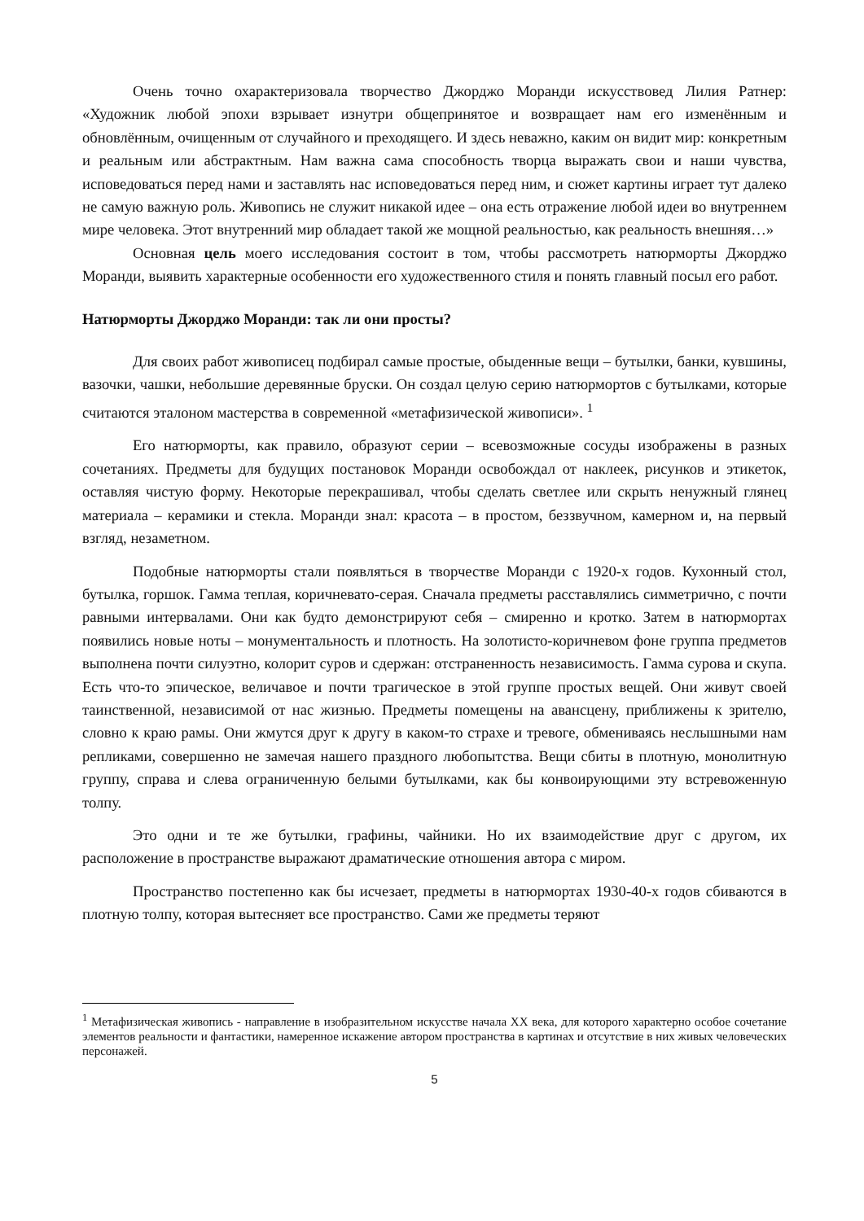Очень точно охарактеризовала творчество Джорджо Моранди искусствовед Лилия Ратнер: «Художник любой эпохи взрывает изнутри общепринятое и возвращает нам его изменённым и обновлённым, очищенным от случайного и преходящего. И здесь неважно, каким он видит мир: конкретным и реальным или абстрактным. Нам важна сама способность творца выражать свои и наши чувства, исповедоваться перед нами и заставлять нас исповедоваться перед ним, и сюжет картины играет тут далеко не самую важную роль. Живопись не служит никакой идее – она есть отражение любой идеи во внутреннем мире человека. Этот внутренний мир обладает такой же мощной реальностью, как реальность внешняя…»
Основная цель моего исследования состоит в том, чтобы рассмотреть натюрморты Джорджо Моранди, выявить характерные особенности его художественного стиля и понять главный посыл его работ.
Натюрморты Джорджо Моранди: так ли они просты?
Для своих работ живописец подбирал самые простые, обыденные вещи – бутылки, банки, кувшины, вазочки, чашки, небольшие деревянные бруски. Он создал целую серию натюрмортов с бутылками, которые считаются эталоном мастерства в современной «метафизической живописи». <sup>1</sup>
Его натюрморты, как правило, образуют серии – всевозможные сосуды изображены в разных сочетаниях. Предметы для будущих постановок Моранди освобождал от наклеек, рисунков и этикеток, оставляя чистую форму. Некоторые перекрашивал, чтобы сделать светлее или скрыть ненужный глянец материала – керамики и стекла. Моранди знал: красота – в простом, беззвучном, камерном и, на первый взгляд, незаметном.
Подобные натюрморты стали появляться в творчестве Моранди с 1920-х годов. Кухонный стол, бутылка, горшок. Гамма теплая, коричневато-серая. Сначала предметы расставлялись симметрично, с почти равными интервалами. Они как будто демонстрируют себя – смиренно и кротко. Затем в натюрмортах появились новые ноты – монументальность и плотность. На золотисто-коричневом фоне группа предметов выполнена почти силуэтно, колорит суров и сдержан: отстраненность независимость. Гамма сурова и скупа. Есть что-то эпическое, величавое и почти трагическое в этой группе простых вещей. Они живут своей таинственной, независимой от нас жизнью. Предметы помещены на авансцену, приближены к зрителю, словно к краю рамы. Они жмутся друг к другу в каком-то страхе и тревоге, обмениваясь неслышными нам репликами, совершенно не замечая нашего праздного любопытства. Вещи сбиты в плотную, монолитную группу, справа и слева ограниченную белыми бутылками, как бы конвоирующими эту встревоженную толпу.
Это одни и те же бутылки, графины, чайники. Но их взаимодействие друг с другом, их расположение в пространстве выражают драматические отношения автора с миром.
Пространство постепенно как бы исчезает, предметы в натюрмортах 1930-40-х годов сбиваются в плотную толпу, которая вытесняет все пространство. Сами же предметы теряют
<sup>1</sup> Метафизическая живопись - направление в изобразительном искусстве начала XX века, для которого характерно особое сочетание элементов реальности и фантастики, намеренное искажение автором пространства в картинах и отсутствие в них живых человеческих персонажей.
5